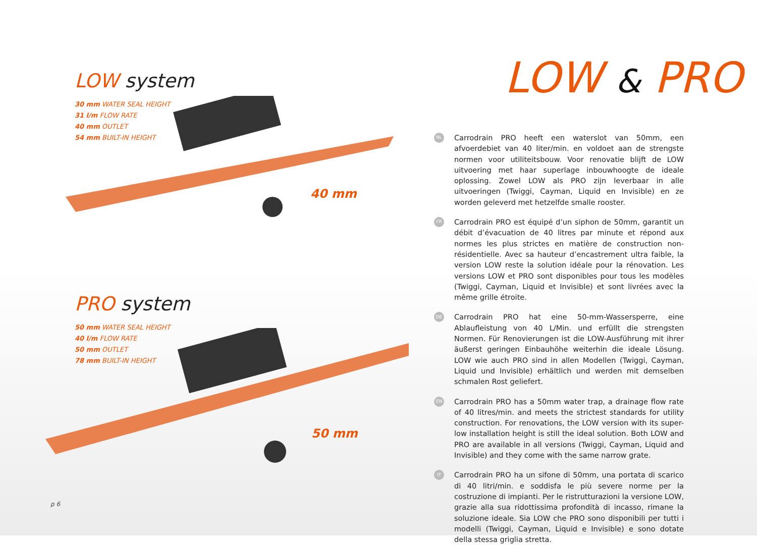LOW system
30 mm WATER SEAL HEIGHT
31 l/m FLOW RATE
40 mm OUTLET
54 mm BUILT-IN HEIGHT
40 mm
PRO system
50 mm WATER SEAL HEIGHT
40 l/m FLOW RATE
50 mm OUTLET
78 mm BUILT-IN HEIGHT
50 mm
p 6
LOW & PRO
NL
Carrodrain PRO heeft een waterslot van 50mm, een afvoerdebiet van 40 liter/min. en voldoet aan de strengste normen voor utiliteitsbouw. Voor renovatie blijft de LOW uitvoering met haar superlage inbouwhoogte de ideale oplossing. Zowel LOW als PRO zijn leverbaar in alle uitvoeringen (Twiggi, Cayman, Liquid en Invisible) en ze worden geleverd met hetzelfde smalle rooster.
FR
Carrodrain PRO est équipé d’un siphon de 50mm, garantit un débit d’évacuation de 40 litres par minute et répond aux normes les plus strictes en matière de construction non-résidentielle. Avec sa hauteur d’encastrement ultra faible, la version LOW reste la solution idéale pour la rénovation. Les versions LOW et PRO sont disponibles pour tous les modèles (Twiggi, Cayman, Liquid et Invisible) et sont livrées avec la même grille étroite.
DE
Carrodrain PRO hat eine 50-mm-Wassersperre, eine Ablaufleistung von 40 L/Min. und erfüllt die strengsten Normen. Für Renovierungen ist die LOW-Ausführung mit ihrer äußerst geringen Einbauhöhe weiterhin die ideale Lösung. LOW wie auch PRO sind in allen Modellen (Twiggi, Cayman, Liquid und Invisible) erhältlich und werden mit demselben schmalen Rost geliefert.
EN
Carrodrain PRO has a 50mm water trap, a drainage flow rate of 40 litres/min. and meets the strictest standards for utility construction. For renovations, the LOW version with its super-low installation height is still the ideal solution. Both LOW and PRO are available in all versions (Twiggi, Cayman, Liquid and Invisible) and they come with the same narrow grate.
IT
Carrodrain PRO ha un sifone di 50mm, una portata di scarico di 40 litri/min. e soddisfa le più severe norme per la costruzione di impianti. Per le ristrutturazioni la versione LOW, grazie alla sua ridottissima profondità di incasso, rimane la soluzione ideale. Sia LOW che PRO sono disponibili per tutti i modelli (Twiggi, Cayman, Liquid e Invisible) e sono dotate della stessa griglia stretta.